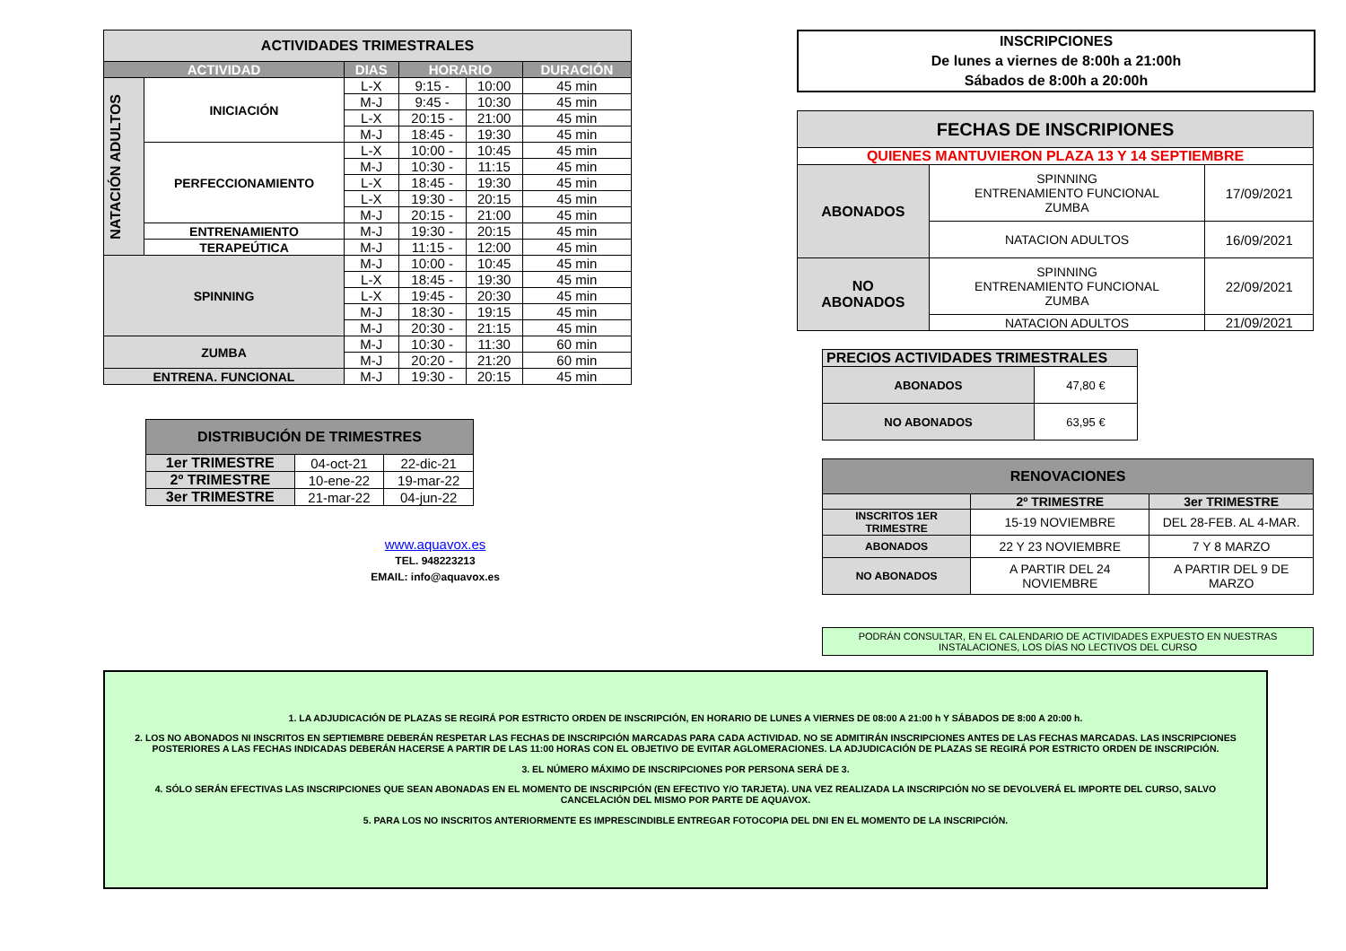| ACTIVIDADES TRIMESTRALES | | | | | |
| --- | --- | --- | --- | --- | --- |
| ACTIVIDAD | | DIAS | HORARIO | | DURACIÓN |
| NATACIÓN ADULTOS | INICIACIÓN | L-X | 9:15 - | 10:00 | 45 min |
| | | M-J | 9:45 - | 10:30 | 45 min |
| | | L-X | 20:15 - | 21:00 | 45 min |
| | | M-J | 18:45 - | 19:30 | 45 min |
| | PERFECCIONAMIENTO | L-X | 10:00 - | 10:45 | 45 min |
| | | M-J | 10:30 - | 11:15 | 45 min |
| | | L-X | 18:45 - | 19:30 | 45 min |
| | | L-X | 19:30 - | 20:15 | 45 min |
| | | M-J | 20:15 - | 21:00 | 45 min |
| | ENTRENAMIENTO | M-J | 19:30 - | 20:15 | 45 min |
| | TERAPEÚTICA | M-J | 11:15 - | 12:00 | 45 min |
| SPINNING | | M-J | 10:00 - | 10:45 | 45 min |
| | | L-X | 18:45 - | 19:30 | 45 min |
| | | L-X | 19:45 - | 20:30 | 45 min |
| | | M-J | 18:30 - | 19:15 | 45 min |
| | | M-J | 20:30 - | 21:15 | 45 min |
| ZUMBA | | M-J | 10:30 - | 11:30 | 60 min |
| | | M-J | 20:20 - | 21:20 | 60 min |
| ENTRENA. FUNCIONAL | | M-J | 19:30 - | 20:15 | 45 min |
| DISTRIBUCIÓN DE TRIMESTRES | | |
| --- | --- | --- |
| 1er TRIMESTRE | 04-oct-21 | 22-dic-21 |
| 2º TRIMESTRE | 10-ene-22 | 19-mar-22 |
| 3er TRIMESTRE | 21-mar-22 | 04-jun-22 |
www.aquavox.es
TEL. 948223213
EMAIL: info@aquavox.es
INSCRIPCIONES
De lunes a viernes de 8:00h a 21:00h
Sábados de 8:00h a 20:00h
| FECHAS DE INSCRIPIONES | | |
| --- | --- | --- |
| QUIENES MANTUVIERON PLAZA 13 Y 14 SEPTIEMBRE | | |
| ABONADOS | SPINNING ENTRENAMIENTO FUNCIONAL ZUMBA | 17/09/2021 |
| | NATACION ADULTOS | 16/09/2021 |
| NO ABONADOS | SPINNING ENTRENAMIENTO FUNCIONAL ZUMBA | 22/09/2021 |
| | NATACION ADULTOS | 21/09/2021 |
| PRECIOS ACTIVIDADES TRIMESTRALES | |
| --- | --- |
| ABONADOS | 47,80 € |
| NO ABONADOS | 63,95 € |
| RENOVACIONES | | |
| --- | --- | --- |
| | 2º TRIMESTRE | 3er TRIMESTRE |
| INSCRITOS 1ER TRIMESTRE | 15-19 NOVIEMBRE | DEL 28-FEB. AL 4-MAR. |
| ABONADOS | 22 Y 23 NOVIEMBRE | 7 Y 8 MARZO |
| NO ABONADOS | A PARTIR DEL 24 NOVIEMBRE | A PARTIR DEL 9 DE MARZO |
PODRÁN CONSULTAR, EN EL CALENDARIO DE ACTIVIDADES EXPUESTO EN NUESTRAS INSTALACIONES, LOS DÍAS NO LECTIVOS DEL CURSO
1. LA ADJUDICACIÓN DE PLAZAS SE REGIRÁ POR ESTRICTO ORDEN DE INSCRIPCIÓN, EN HORARIO DE LUNES A VIERNES DE 08:00 A 21:00 h Y SÁBADOS DE 8:00 A 20:00 h.
2. LOS NO ABONADOS NI INSCRITOS EN SEPTIEMBRE DEBERÁN RESPETAR LAS FECHAS DE INSCRIPCIÓN MARCADAS PARA CADA ACTIVIDAD. NO SE ADMITIRÁN INSCRIPCIONES ANTES DE LAS FECHAS MARCADAS. LAS INSCRIPCIONES POSTERIORES A LAS FECHAS INDICADAS DEBERÁN HACERSE A PARTIR DE LAS 11:00 HORAS CON EL OBJETIVO DE EVITAR AGLOMERACIONES. LA ADJUDICACIÓN DE PLAZAS SE REGIRÁ POR ESTRICTO ORDEN DE INSCRIPCIÓN.
3. EL NÚMERO MÁXIMO DE INSCRIPCIONES POR PERSONA SERÁ DE 3.
4. SÓLO SERÁN EFECTIVAS LAS INSCRIPCIONES QUE SEAN ABONADAS EN EL MOMENTO DE INSCRIPCIÓN (EN EFECTIVO Y/O TARJETA). UNA VEZ REALIZADA LA INSCRIPCIÓN NO SE DEVOLVERÁ EL IMPORTE DEL CURSO, SALVO CANCELACIÓN DEL MISMO POR PARTE DE AQUAVOX.
5. PARA LOS NO INSCRITOS ANTERIORMENTE ES IMPRESCINDIBLE ENTREGAR FOTOCOPIA DEL DNI EN EL MOMENTO DE LA INSCRIPCIÓN.